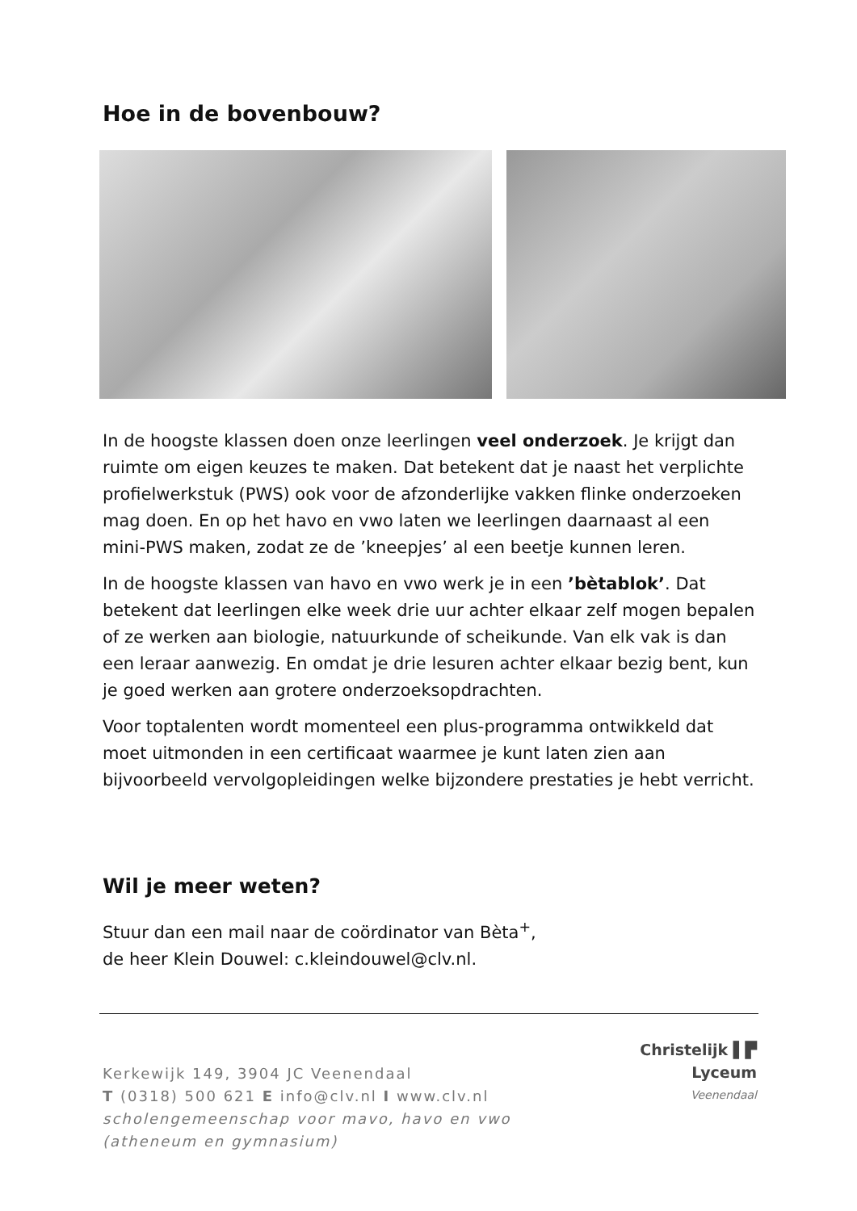Hoe in de bovenbouw?
In de hoogste klassen doen onze leerlingen veel onderzoek. Je krijgt dan ruimte om eigen keuzes te maken. Dat betekent dat je naast het verplichte profielwerkstuk (PWS) ook voor de afzonderlijke vakken flinke onderzoeken mag doen. En op het havo en vwo laten we leerlingen daarnaast al een mini-PWS maken, zodat ze de ’kneepjes’ al een beetje kunnen leren.
In de hoogste klassen van havo en vwo werk je in een ’bètablok’. Dat betekent dat leerlingen elke week drie uur achter elkaar zelf mogen bepalen of ze werken aan biologie, natuurkunde of scheikunde. Van elk vak is dan een leraar aanwezig. En omdat je drie lesuren achter elkaar bezig bent, kun je goed werken aan grotere onderzoeksopdrachten.
Voor toptalenten wordt momenteel een plus-programma ontwikkeld dat moet uitmonden in een certificaat waarmee je kunt laten zien aan bijvoorbeeld vervolgopleidingen welke bijzondere prestaties je hebt verricht.
Wil je meer weten?
Stuur dan een mail naar de coördinator van Bèta<sup>+</sup>,
de heer Klein Douwel: c.kleindouwel@clv.nl.
Kerkewijk 149, 3904 JC Veenendaal
T (0318) 500 621 E info@clv.nl I www.clv.nl
scholengemeenschap voor mavo, havo en vwo (atheneum en gymnasium)
Christelijk ▌▛ Lyceum
Veenendaal